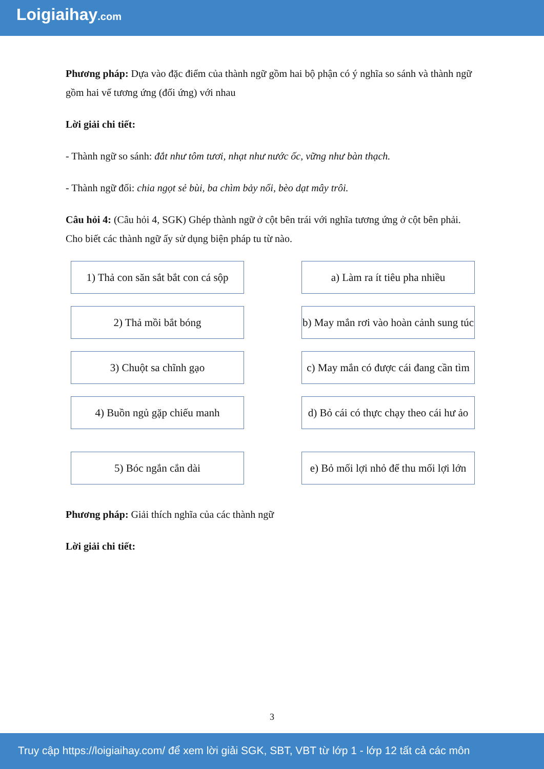Loigiaihay.com
Phương pháp: Dựa vào đặc điểm của thành ngữ gồm hai bộ phận có ý nghĩa so sánh và thành ngữ gồm hai vế tương ứng (đối ứng) với nhau
Lời giải chi tiết:
- Thành ngữ so sánh: đắt như tôm tươi, nhạt như nước ốc, vững như bàn thạch.
- Thành ngữ đối: chia ngọt sẻ bùi, ba chìm bảy nổi, bèo dạt mây trôi.
Câu hỏi 4: (Câu hỏi 4, SGK) Ghép thành ngữ ở cột bên trái với nghĩa tương ứng ở cột bên phải. Cho biết các thành ngữ ấy sử dụng biện pháp tu từ nào.
1) Thả con săn sắt bắt con cá sộp
a) Làm ra ít tiêu pha nhiều
2) Thả mồi bắt bóng
b) May mắn rơi vào hoàn cảnh sung túc
3) Chuột sa chĩnh gạo
c) May mắn có được cái đang cần tìm
4) Buồn ngủ gặp chiếu manh
d) Bỏ cái có thực chạy theo cái hư ảo
5) Bóc ngắn cắn dài
e) Bỏ mối lợi nhỏ để thu mối lợi lớn
Phương pháp: Giải thích nghĩa của các thành ngữ
Lời giải chi tiết:
3
Truy cập https://loigiaihay.com/ để xem lời giải SGK, SBT, VBT từ lớp 1 - lớp 12 tất cả các môn